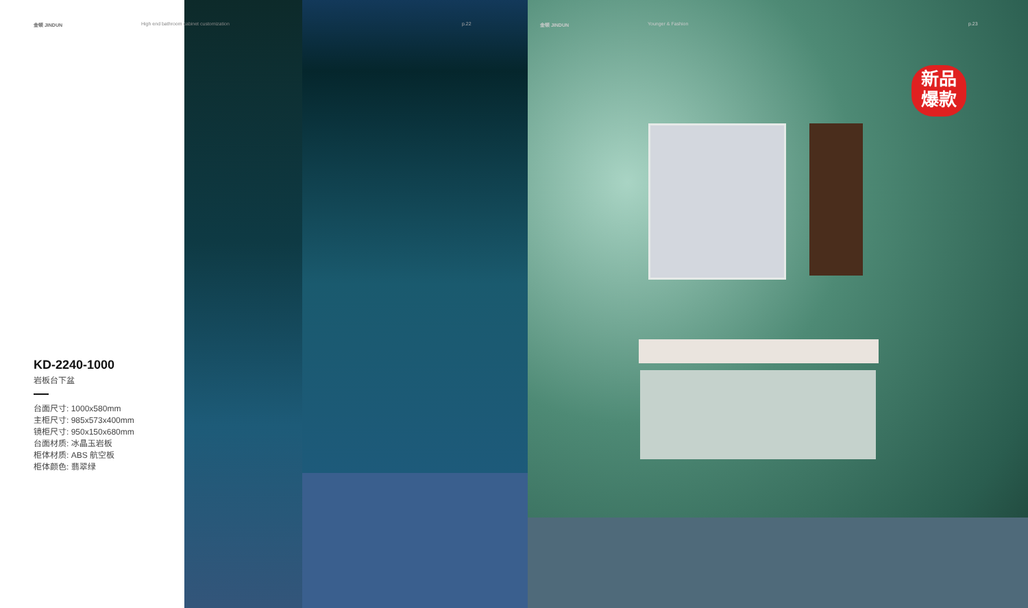金顿 JINDUN
High end bathroom cabinet customization
p.22 金顿 JINDUN Younger & Fashion p.23
新品
爆款
KD-2240-1000
岩板台下盆
台面尺寸: 1000x580mm
主柜尺寸: 985x573x400mm
镜柜尺寸: 950x150x680mm
台面材质: 冰晶玉岩板
柜体材质: ABS 航空板
柜体颜色: 翡翠绿